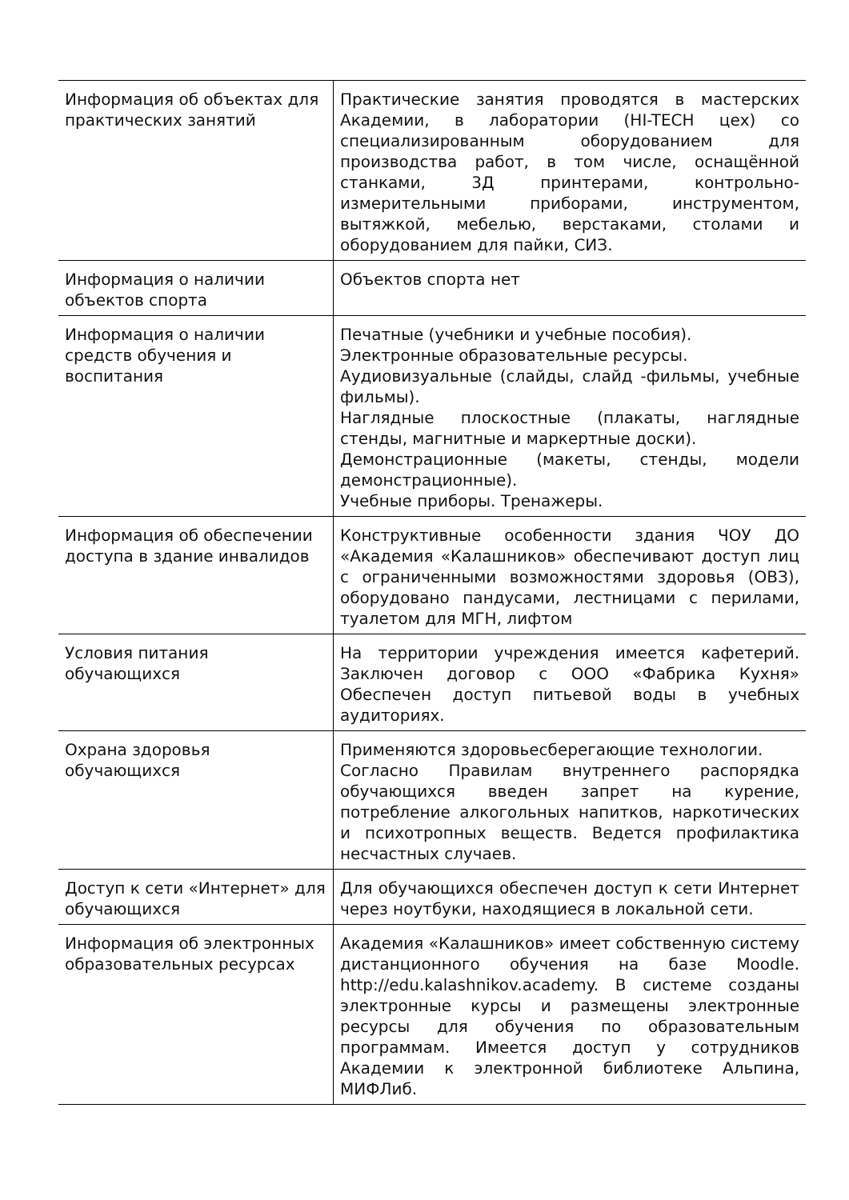| Информация об объектах для практических занятий | Практические занятия проводятся в мастерских Академии, в лаборатории (HI-TECH цех) со специализированным оборудованием для производства работ, в том числе, оснащённой станками, 3Д принтерами, контрольно-измерительными приборами, инструментом, вытяжкой, мебелью, верстаками, столами и оборудованием для пайки, СИЗ. |
| Информация о наличии объектов спорта | Объектов спорта нет |
| Информация о наличии средств обучения и воспитания | Печатные (учебники и учебные пособия). Электронные образовательные ресурсы. Аудиовизуальные (слайды, слайд -фильмы, учебные фильмы). Наглядные плоскостные (плакаты, наглядные стенды, магнитные и маркертные доски). Демонстрационные (макеты, стенды, модели демонстрационные). Учебные приборы. Тренажеры. |
| Информация об обеспечении доступа в здание инвалидов | Конструктивные особенности здания ЧОУ ДО «Академия «Калашников» обеспечивают доступ лиц с ограниченными возможностями здоровья (ОВЗ), оборудовано пандусами, лестницами с перилами, туалетом для МГН, лифтом |
| Условия питания обучающихся | На территории учреждения имеется кафетерий. Заключен договор с ООО «Фабрика Кухня» Обеспечен доступ питьевой воды в учебных аудиториях. |
| Охрана здоровья обучающихся | Применяются здоровьесберегающие технологии. Согласно Правилам внутреннего распорядка обучающихся введен запрет на курение, потребление алкогольных напитков, наркотических и психотропных веществ. Ведется профилактика несчастных случаев. |
| Доступ к сети «Интернет» для обучающихся | Для обучающихся обеспечен доступ к сети Интернет через ноутбуки, находящиеся в локальной сети. |
| Информация об электронных образовательных ресурсах | Академия «Калашников» имеет собственную систему дистанционного обучения на базе Moodle. http://edu.kalashnikov.academy. В системе созданы электронные курсы и размещены электронные ресурсы для обучения по образовательным программам. Имеется доступ у сотрудников Академии к электронной библиотеке Альпина, МИФЛиб. |